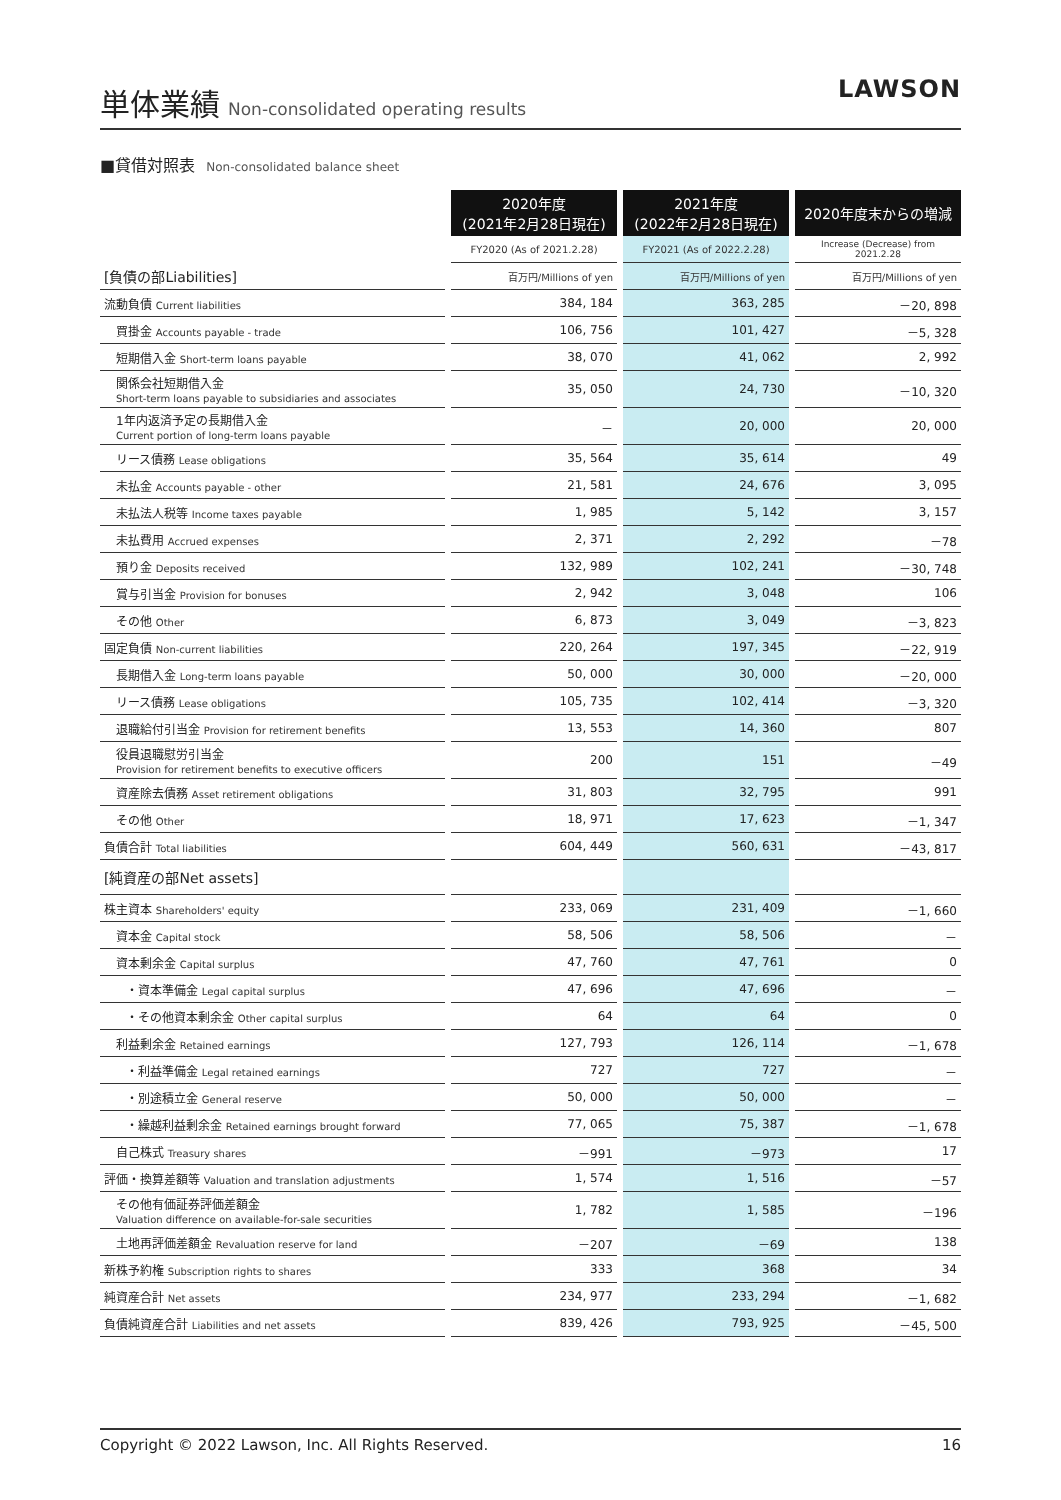単体業績
Non-consolidated operating results
LAWSON
■貸借対照表 Non-consolidated balance sheet
| | | 2020年度 (2021年2月28日現在) | | 2021年度 (2022年2月28日現在) | | 2020年度末からの増減 |
| | | FY2020 (As of 2021.2.28) | | FY2021 (As of 2022.2.28) | | Increase (Decrease) from 2021.2.28 |
| [負債の部Liabilities] | | 百万円/Millions of yen | | 百万円/Millions of yen | | 百万円/Millions of yen |
| 流動負債 Current liabilities | | 384, 184 | | 363, 285 | | －20, 898 |
| 買掛金 Accounts payable - trade | | 106, 756 | | 101, 427 | | －5, 328 |
| 短期借入金 Short-term loans payable | | 38, 070 | | 41, 062 | | 2, 992 |
| 関係会社短期借入金 Short-term loans payable to subsidiaries and associates | | 35, 050 | | 24, 730 | | －10, 320 |
| 1年内返済予定の長期借入金 Current portion of long-term loans payable | | － | | 20, 000 | | 20, 000 |
| リース債務 Lease obligations | | 35, 564 | | 35, 614 | | 49 |
| 未払金 Accounts payable - other | | 21, 581 | | 24, 676 | | 3, 095 |
| 未払法人税等 Income taxes payable | | 1, 985 | | 5, 142 | | 3, 157 |
| 未払費用 Accrued expenses | | 2, 371 | | 2, 292 | | －78 |
| 預り金 Deposits received | | 132, 989 | | 102, 241 | | －30, 748 |
| 賞与引当金 Provision for bonuses | | 2, 942 | | 3, 048 | | 106 |
| その他 Other | | 6, 873 | | 3, 049 | | －3, 823 |
| 固定負債 Non-current liabilities | | 220, 264 | | 197, 345 | | －22, 919 |
| 長期借入金 Long-term loans payable | | 50, 000 | | 30, 000 | | －20, 000 |
| リース債務 Lease obligations | | 105, 735 | | 102, 414 | | －3, 320 |
| 退職給付引当金 Provision for retirement benefits | | 13, 553 | | 14, 360 | | 807 |
| 役員退職慰労引当金 Provision for retirement benefits to executive officers | | 200 | | 151 | | －49 |
| 資産除去債務 Asset retirement obligations | | 31, 803 | | 32, 795 | | 991 |
| その他 Other | | 18, 971 | | 17, 623 | | －1, 347 |
| 負債合計 Total liabilities | | 604, 449 | | 560, 631 | | －43, 817 |
| [純資産の部Net assets] | | | | | | |
| 株主資本 Shareholders' equity | | 233, 069 | | 231, 409 | | －1, 660 |
| 資本金 Capital stock | | 58, 506 | | 58, 506 | | － |
| 資本剰余金 Capital surplus | | 47, 760 | | 47, 761 | | 0 |
| ・資本準備金 Legal capital surplus | | 47, 696 | | 47, 696 | | － |
| ・その他資本剰余金 Other capital surplus | | 64 | | 64 | | 0 |
| 利益剰余金 Retained earnings | | 127, 793 | | 126, 114 | | －1, 678 |
| ・利益準備金 Legal retained earnings | | 727 | | 727 | | － |
| ・別途積立金 General reserve | | 50, 000 | | 50, 000 | | － |
| ・繰越利益剰余金 Retained earnings brought forward | | 77, 065 | | 75, 387 | | －1, 678 |
| 自己株式 Treasury shares | | －991 | | －973 | | 17 |
| 評価・換算差額等 Valuation and translation adjustments | | 1, 574 | | 1, 516 | | －57 |
| その他有価証券評価差額金 Valuation difference on available-for-sale securities | | 1, 782 | | 1, 585 | | －196 |
| 土地再評価差額金 Revaluation reserve for land | | －207 | | －69 | | 138 |
| 新株予約権 Subscription rights to shares | | 333 | | 368 | | 34 |
| 純資産合計 Net assets | | 234, 977 | | 233, 294 | | －1, 682 |
| 負債純資産合計 Liabilities and net assets | | 839, 426 | | 793, 925 | | －45, 500 |
Copyright © 2022 Lawson, Inc. All Rights Reserved. 16